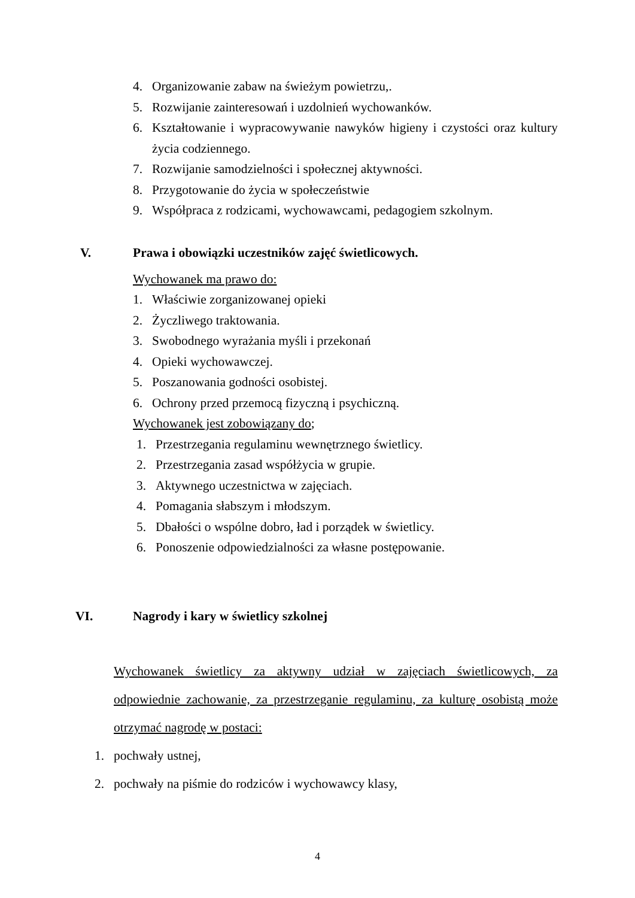4. Organizowanie zabaw na świeżym powietrzu,.
5. Rozwijanie zainteresowań i uzdolnień wychowanków.
6. Kształtowanie i wypracowywanie nawyków higieny i czystości oraz kultury życia codziennego.
7. Rozwijanie samodzielności i społecznej aktywności.
8. Przygotowanie do życia w społeczeństwie
9. Współpraca z rodzicami, wychowawcami, pedagogiem szkolnym.
V. Prawa i obowiązki uczestników zajęć świetlicowych.
Wychowanek ma prawo do:
1. Właściwie zorganizowanej opieki
2. Życzliwego traktowania.
3. Swobodnego wyrażania myśli i przekonań
4. Opieki wychowawczej.
5. Poszanowania godności osobistej.
6. Ochrony przed przemocą fizyczną i psychiczną.
Wychowanek jest zobowiązany do;
1. Przestrzegania regulaminu wewnętrznego świetlicy.
2. Przestrzegania zasad współżycia w grupie.
3. Aktywnego uczestnictwa w zajęciach.
4. Pomagania słabszym i młodszym.
5. Dbałości o wspólne dobro, ład i porządek w świetlicy.
6. Ponoszenie odpowiedzialności za własne postępowanie.
VI. Nagrody i kary w świetlicy szkolnej
Wychowanek świetlicy za aktywny udział w zajęciach świetlicowych, za odpowiednie zachowanie, za przestrzeganie regulaminu, za kulturę osobistą może otrzymać nagrodę w postaci:
1. pochwały ustnej,
2. pochwały na piśmie do rodziców i wychowawcy klasy,
4